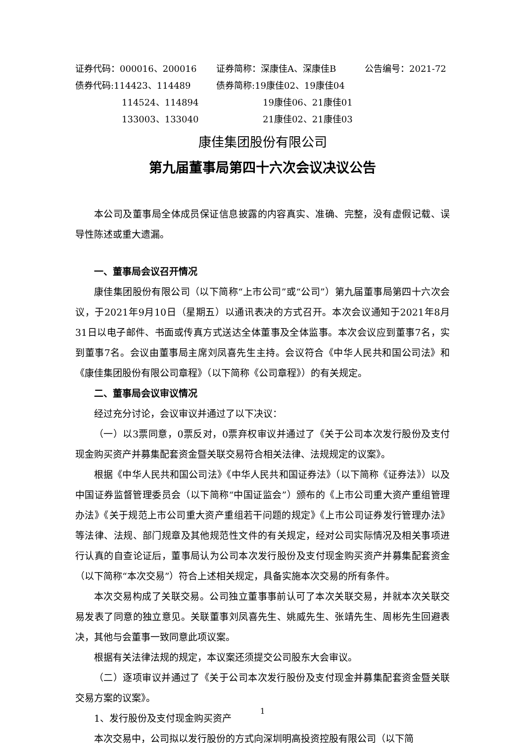| 证券代码：000016、200016 | 证券简称：深康佳A、深康佳B | 公告编号：2021-72 |
| 债券代码:114423、114489 | 债券简称:19康佳02、19康佳04 | |
| 114524、114894 | 19康佳06、21康佳01 | |
| 133003、133040 | 21康佳02、21康佳03 | |
康佳集团股份有限公司
第九届董事局第四十六次会议决议公告
本公司及董事局全体成员保证信息披露的内容真实、准确、完整，没有虚假记载、误导性陈述或重大遗漏。
一、董事局会议召开情况
康佳集团股份有限公司（以下简称“上市公司”或“公司”）第九届董事局第四十六次会议，于2021年9月10日（星期五）以通讯表决的方式召开。本次会议通知于2021年8月31日以电子邮件、书面或传真方式送达全体董事及全体监事。本次会议应到董事7名，实到董事7名。会议由董事局主席刘凤喜先生主持。会议符合《中华人民共和国公司法》和《康佳集团股份有限公司章程》（以下简称《公司章程》）的有关规定。
二、董事局会议审议情况
经过充分讨论，会议审议并通过了以下决议：
（一）以3票同意，0票反对，0票弃权审议并通过了《关于公司本次发行股份及支付现金购买资产并募集配套资金暨关联交易符合相关法律、法规规定的议案》。
根据《中华人民共和国公司法》《中华人民共和国证券法》（以下简称《证券法》）以及中国证券监督管理委员会（以下简称“中国证监会”）颁布的《上市公司重大资产重组管理办法》《关于规范上市公司重大资产重组若干问题的规定》《上市公司证券发行管理办法》等法律、法规、部门规章及其他规范性文件的有关规定，经对公司实际情况及相关事项进行认真的自查论证后，董事局认为公司本次发行股份及支付现金购买资产并募集配套资金（以下简称“本次交易”）符合上述相关规定，具备实施本次交易的所有条件。
本次交易构成了关联交易。公司独立董事事前认可了本次关联交易，并就本次关联交易发表了同意的独立意见。关联董事刘凤喜先生、姚威先生、张靖先生、周彬先生回避表决，其他与会董事一致同意此项议案。
根据有关法律法规的规定，本议案还须提交公司股东大会审议。
（二）逐项审议并通过了《关于公司本次发行股份及支付现金并募集配套资金暨关联交易方案的议案》。
1、发行股份及支付现金购买资产
本次交易中，公司拟以发行股份的方式向深圳明高投资控股有限公司（以下简
1